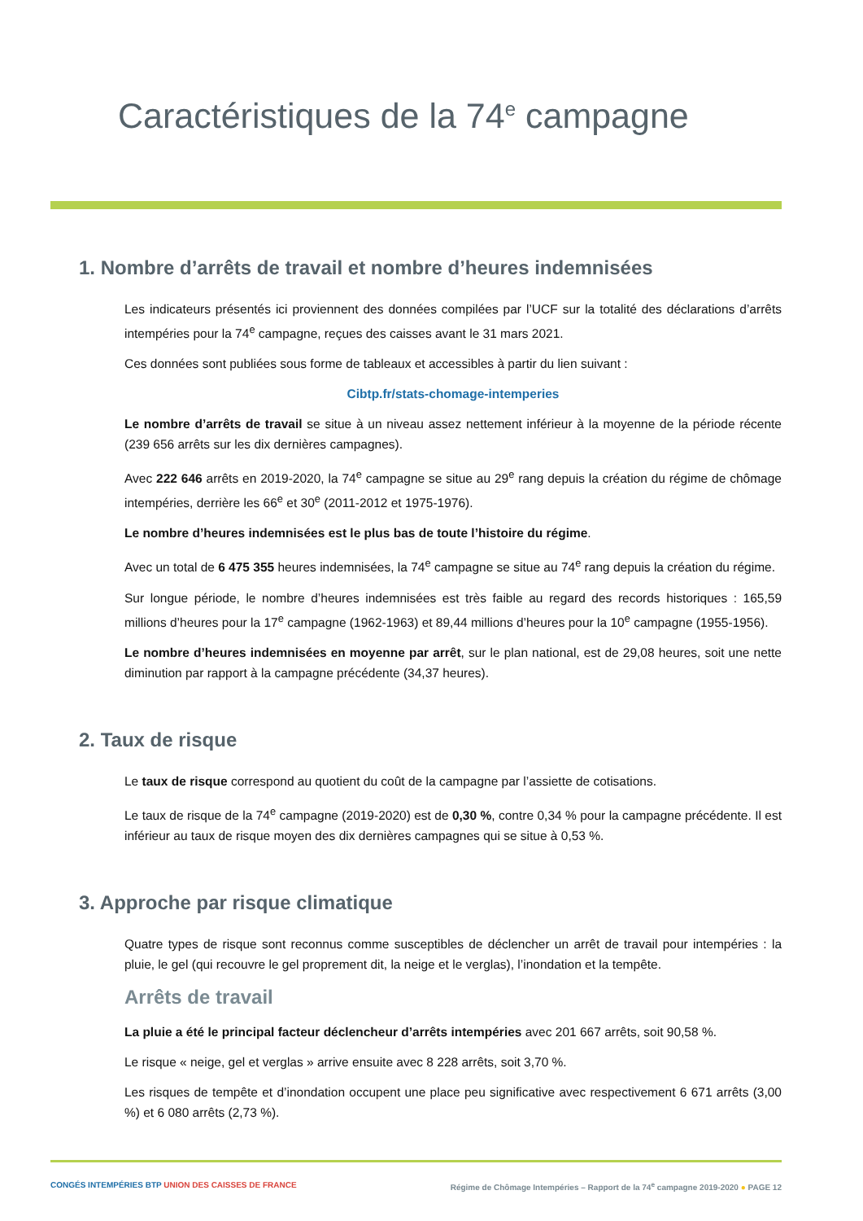Caractéristiques de la 74<sup>e</sup> campagne
1. Nombre d’arrêts de travail et nombre d’heures indemnisées
Les indicateurs présentés ici proviennent des données compilées par l’UCF sur la totalité des déclarations d’arrêts intempéries pour la 74<sup>e</sup> campagne, reçues des caisses avant le 31 mars 2021.
Ces données sont publiées sous forme de tableaux et accessibles à partir du lien suivant :
Cibtp.fr/stats-chomage-intemperies
Le nombre d’arrêts de travail se situe à un niveau assez nettement inférieur à la moyenne de la période récente (239 656 arrêts sur les dix dernières campagnes).
Avec 222 646 arrêts en 2019-2020, la 74<sup>e</sup> campagne se situe au 29<sup>e</sup> rang depuis la création du régime de chômage intempéries, derrière les 66<sup>e</sup> et 30<sup>e</sup> (2011-2012 et 1975-1976).
Le nombre d’heures indemnisées est le plus bas de toute l’histoire du régime.
Avec un total de 6 475 355 heures indemnisées, la 74<sup>e</sup> campagne se situe au 74<sup>e</sup> rang depuis la création du régime.
Sur longue période, le nombre d’heures indemnisées est très faible au regard des records historiques : 165,59 millions d’heures pour la 17<sup>e</sup> campagne (1962-1963) et 89,44 millions d’heures pour la 10<sup>e</sup> campagne (1955-1956).
Le nombre d’heures indemnisées en moyenne par arrêt, sur le plan national, est de 29,08 heures, soit une nette diminution par rapport à la campagne précédente (34,37 heures).
2. Taux de risque
Le taux de risque correspond au quotient du coût de la campagne par l’assiette de cotisations.
Le taux de risque de la 74<sup>e</sup> campagne (2019-2020) est de 0,30 %, contre 0,34 % pour la campagne précédente. Il est inférieur au taux de risque moyen des dix dernières campagnes qui se situe à 0,53 %.
3. Approche par risque climatique
Quatre types de risque sont reconnus comme susceptibles de déclencher un arrêt de travail pour intempéries : la pluie, le gel (qui recouvre le gel proprement dit, la neige et le verglas), l’inondation et la tempête.
Arrêts de travail
La pluie a été le principal facteur déclencheur d’arrêts intempéries avec 201 667 arrêts, soit 90,58 %.
Le risque « neige, gel et verglas » arrive ensuite avec 8 228 arrêts, soit 3,70 %.
Les risques de tempête et d’inondation occupent une place peu significative avec respectivement 6 671 arrêts (3,00 %) et 6 080 arrêts (2,73 %).
CONGÉS INTEMPÉRIES BTP UNION DES CAISSES DE FRANCE Régime de Chômage Intempéries – Rapport de la 74<sup>e</sup> campagne 2019-2020 ● PAGE 12